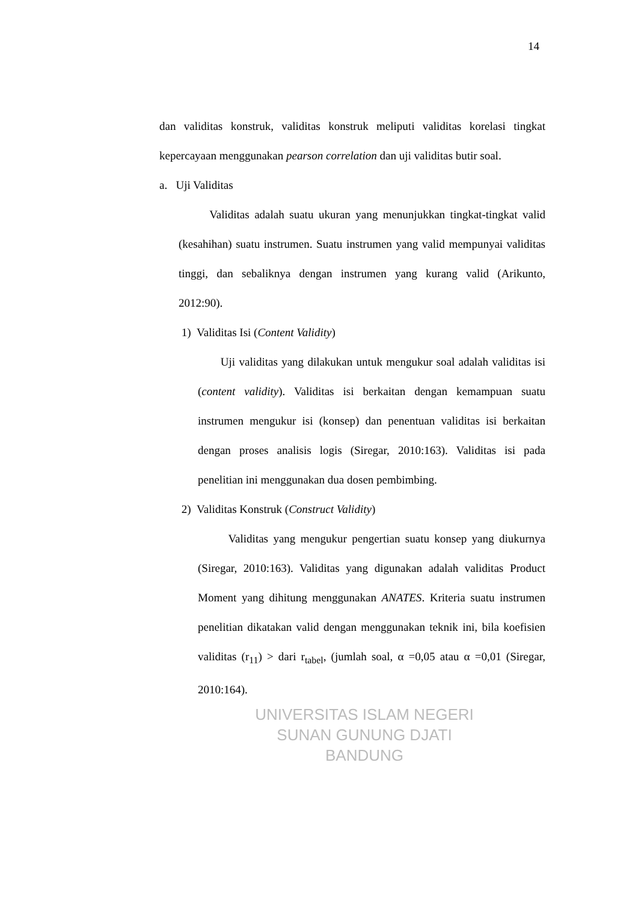14
dan validitas konstruk, validitas konstruk meliputi validitas korelasi tingkat kepercayaan menggunakan pearson correlation dan uji validitas butir soal.
a. Uji Validitas
Validitas adalah suatu ukuran yang menunjukkan tingkat-tingkat valid (kesahihan) suatu instrumen. Suatu instrumen yang valid mempunyai validitas tinggi, dan sebaliknya dengan instrumen yang kurang valid (Arikunto, 2012:90).
1) Validitas Isi (Content Validity)
Uji validitas yang dilakukan untuk mengukur soal adalah validitas isi (content validity). Validitas isi berkaitan dengan kemampuan suatu instrumen mengukur isi (konsep) dan penentuan validitas isi berkaitan dengan proses analisis logis (Siregar, 2010:163). Validitas isi pada penelitian ini menggunakan dua dosen pembimbing.
2) Validitas Konstruk (Construct Validity)
Validitas yang mengukur pengertian suatu konsep yang diukurnya (Siregar, 2010:163). Validitas yang digunakan adalah validitas Product Moment yang dihitung menggunakan ANATES. Kriteria suatu instrumen penelitian dikatakan valid dengan menggunakan teknik ini, bila koefisien validitas (r<sub>11</sub>) > dari r<sub>tabel</sub>, (jumlah soal, α =0,05 atau α =0,01 (Siregar, 2010:164).
UNIVERSITAS ISLAM NEGERI
SUNAN GUNUNG DJATI
BANDUNG